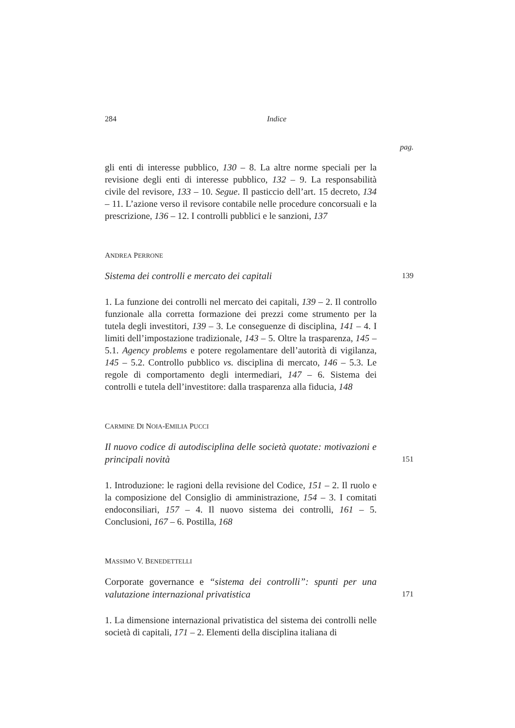284 Indice
pag.
gli enti di interesse pubblico, 130 – 8. La altre norme speciali per la revisione degli enti di interesse pubblico, 132 – 9. La responsabilità civile del revisore, 133 – 10. Segue. Il pasticcio dell’art. 15 decreto, 134 – 11. L’azione verso il revisore contabile nelle procedure concorsuali e la prescrizione, 136 – 12. I controlli pubblici e le sanzioni, 137
ANDREA PERRONE
Sistema dei controlli e mercato dei capitali 139
1. La funzione dei controlli nel mercato dei capitali, 139 – 2. Il controllo funzionale alla corretta formazione dei prezzi come strumento per la tutela degli investitori, 139 – 3. Le conseguenze di disciplina, 141 – 4. I limiti dell’impostazione tradizionale, 143 – 5. Oltre la trasparenza, 145 – 5.1. Agency problems e potere regolamentare dell’autorità di vigilanza, 145 – 5.2. Controllo pubblico vs. disciplina di mercato, 146 – 5.3. Le regole di comportamento degli intermediari, 147 – 6. Sistema dei controlli e tutela dell’investitore: dalla trasparenza alla fiducia, 148
CARMINE DI NOIA-EMILIA PUCCI
Il nuovo codice di autodisciplina delle società quotate: motivazioni e principali novità 151
1. Introduzione: le ragioni della revisione del Codice, 151 – 2. Il ruolo e la composizione del Consiglio di amministrazione, 154 – 3. I comitati endoconsiliari, 157 – 4. Il nuovo sistema dei controlli, 161 – 5. Conclusioni, 167 – 6. Postilla, 168
MASSIMO V. BENEDETTELLI
Corporate governance e “sistema dei controlli”: spunti per una valutazione internazional privatistica 171
1. La dimensione internazional privatistica del sistema dei controlli nelle società di capitali, 171 – 2. Elementi della disciplina italiana di